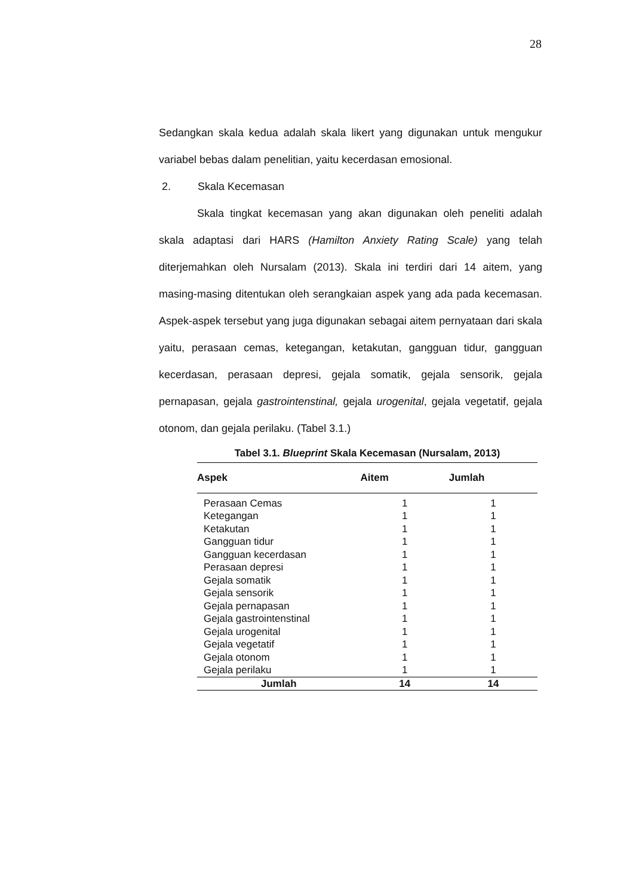28
Sedangkan skala kedua adalah skala likert yang digunakan untuk mengukur variabel bebas dalam penelitian, yaitu kecerdasan emosional.
2. Skala Kecemasan
Skala tingkat kecemasan yang akan digunakan oleh peneliti adalah skala adaptasi dari HARS (Hamilton Anxiety Rating Scale) yang telah diterjemahkan oleh Nursalam (2013). Skala ini terdiri dari 14 aitem, yang masing-masing ditentukan oleh serangkaian aspek yang ada pada kecemasan. Aspek-aspek tersebut yang juga digunakan sebagai aitem pernyataan dari skala yaitu, perasaan cemas, ketegangan, ketakutan, gangguan tidur, gangguan kecerdasan, perasaan depresi, gejala somatik, gejala sensorik, gejala pernapasan, gejala gastrointenstinal, gejala urogenital, gejala vegetatif, gejala otonom, dan gejala perilaku. (Tabel 3.1.)
Tabel 3.1. Blueprint Skala Kecemasan (Nursalam, 2013)
| Aspek | Aitem | Jumlah |
| --- | --- | --- |
| Perasaan Cemas | 1 | 1 |
| Ketegangan | 1 | 1 |
| Ketakutan | 1 | 1 |
| Gangguan tidur | 1 | 1 |
| Gangguan kecerdasan | 1 | 1 |
| Perasaan depresi | 1 | 1 |
| Gejala somatik | 1 | 1 |
| Gejala sensorik | 1 | 1 |
| Gejala pernapasan | 1 | 1 |
| Gejala gastrointenstinal | 1 | 1 |
| Gejala urogenital | 1 | 1 |
| Gejala vegetatif | 1 | 1 |
| Gejala otonom | 1 | 1 |
| Gejala perilaku | 1 | 1 |
| Jumlah | 14 | 14 |